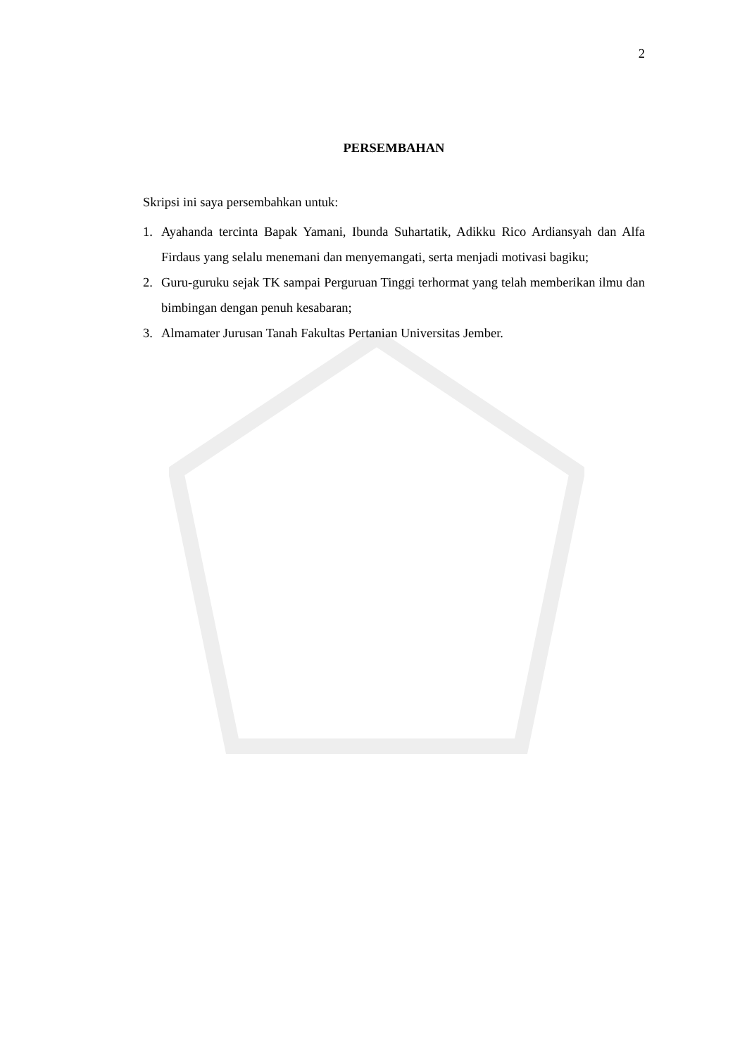2
PERSEMBAHAN
Skripsi ini saya persembahkan untuk:
1. Ayahanda tercinta Bapak Yamani, Ibunda Suhartatik, Adikku Rico Ardiansyah dan Alfa Firdaus yang selalu menemani dan menyemangati, serta menjadi motivasi bagiku;
2. Guru-guruku sejak TK sampai Perguruan Tinggi terhormat yang telah memberikan ilmu dan bimbingan dengan penuh kesabaran;
3. Almamater Jurusan Tanah Fakultas Pertanian Universitas Jember.